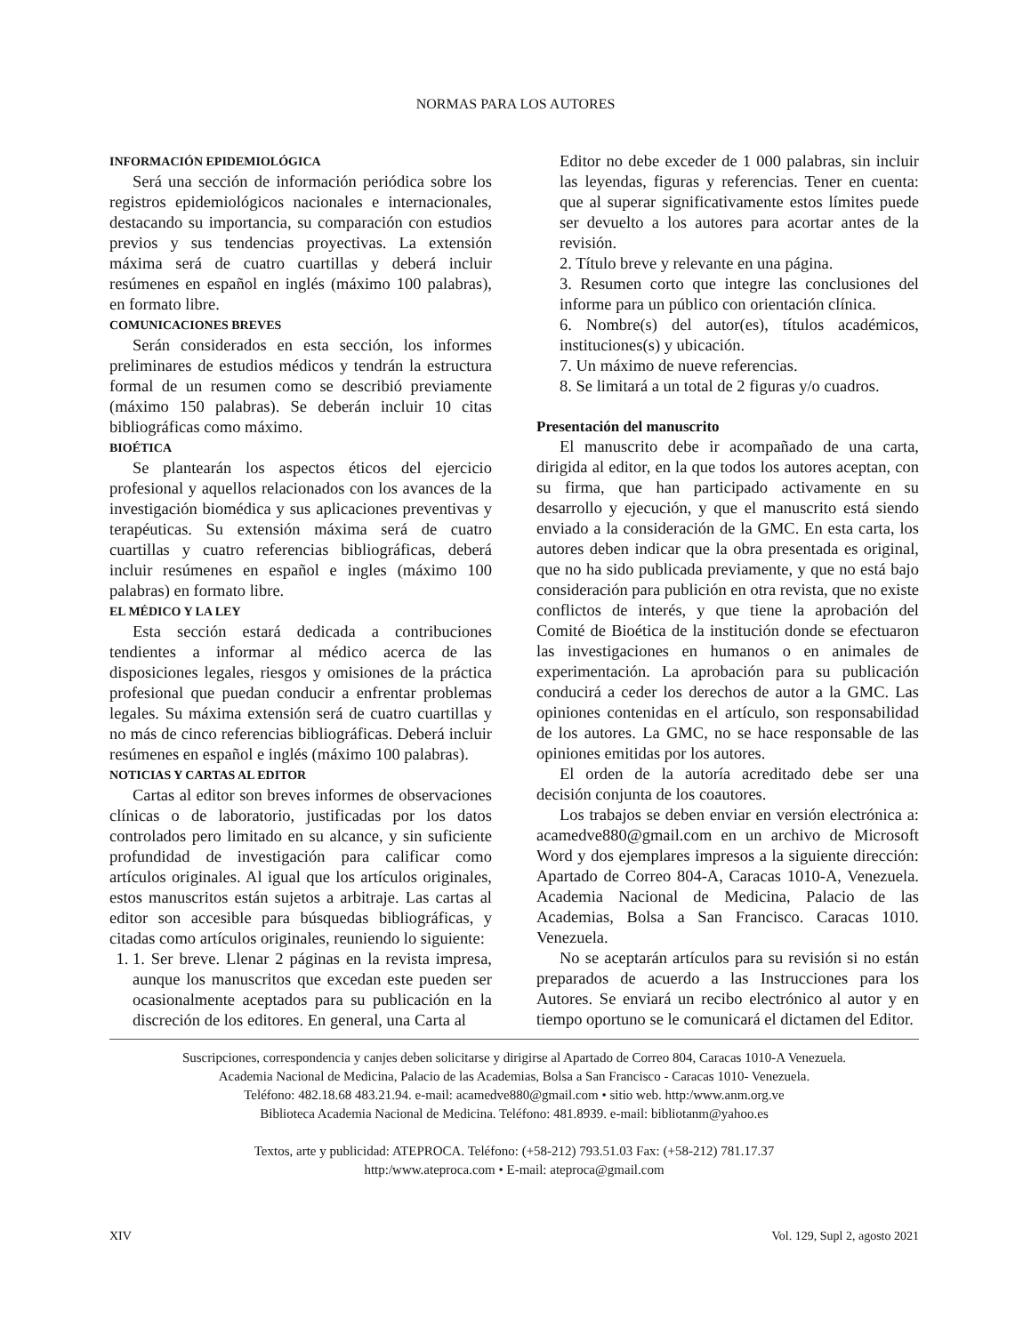NORMAS PARA LOS AUTORES
INFORMACIÓN EPIDEMIOLÓGICA
Será una sección de información periódica sobre los registros epidemiológicos nacionales e internacionales, destacando su importancia, su comparación con estudios previos y sus tendencias proyectivas. La extensión máxima será de cuatro cuartillas y deberá incluir resúmenes en español en inglés (máximo 100 palabras), en formato libre.
COMUNICACIONES BREVES
Serán considerados en esta sección, los informes preliminares de estudios médicos y tendrán la estructura formal de un resumen como se describió previamente (máximo 150 palabras). Se deberán incluir 10 citas bibliográficas como máximo.
BIOÉTICA
Se plantearán los aspectos éticos del ejercicio profesional y aquellos relacionados con los avances de la investigación biomédica y sus aplicaciones preventivas y terapéuticas. Su extensión máxima será de cuatro cuartillas y cuatro referencias bibliográficas, deberá incluir resúmenes en español e ingles (máximo 100 palabras) en formato libre.
EL MÉDICO Y LA LEY
Esta sección estará dedicada a contribuciones tendientes a informar al médico acerca de las disposiciones legales, riesgos y omisiones de la práctica profesional que puedan conducir a enfrentar problemas legales. Su máxima extensión será de cuatro cuartillas y no más de cinco referencias bibliográficas. Deberá incluir resúmenes en español e inglés (máximo 100 palabras).
NOTICIAS Y CARTAS AL EDITOR
Cartas al editor son breves informes de observaciones clínicas o de laboratorio, justificadas por los datos controlados pero limitado en su alcance, y sin suficiente profundidad de investigación para calificar como artículos originales. Al igual que los artículos originales, estos manuscritos están sujetos a arbitraje. Las cartas al editor son accesible para búsquedas bibliográficas, y citadas como artículos originales, reuniendo lo siguiente:
1. 1. Ser breve. Llenar 2 páginas en la revista impresa, aunque los manuscritos que excedan este pueden ser ocasionalmente aceptados para su publicación en la discreción de los editores. En general, una Carta al
Editor no debe exceder de 1 000 palabras, sin incluir las leyendas, figuras y referencias. Tener en cuenta: que al superar significativamente estos límites puede ser devuelto a los autores para acortar antes de la revisión.
2. Título breve y relevante en una página.
3. Resumen corto que integre las conclusiones del informe para un público con orientación clínica.
6. Nombre(s) del autor(es), títulos académicos, instituciones(s) y ubicación.
7. Un máximo de nueve referencias.
8. Se limitará a un total de 2 figuras y/o cuadros.
Presentación del manuscrito
El manuscrito debe ir acompañado de una carta, dirigida al editor, en la que todos los autores aceptan, con su firma, que han participado activamente en su desarrollo y ejecución, y que el manuscrito está siendo enviado a la consideración de la GMC. En esta carta, los autores deben indicar que la obra presentada es original, que no ha sido publicada previamente, y que no está bajo consideración para publición en otra revista, que no existe conflictos de interés, y que tiene la aprobación del Comité de Bioética de la institución donde se efectuaron las investigaciones en humanos o en animales de experimentación. La aprobación para su publicación conducirá a ceder los derechos de autor a la GMC. Las opiniones contenidas en el artículo, son responsabilidad de los autores. La GMC, no se hace responsable de las opiniones emitidas por los autores.
El orden de la autoría acreditado debe ser una decisión conjunta de los coautores.
Los trabajos se deben enviar en versión electrónica a: acamedve880@gmail.com en un archivo de Microsoft Word y dos ejemplares impresos a la siguiente dirección: Apartado de Correo 804-A, Caracas 1010-A, Venezuela. Academia Nacional de Medicina, Palacio de las Academias, Bolsa a San Francisco. Caracas 1010. Venezuela.
No se aceptarán artículos para su revisión si no están preparados de acuerdo a las Instrucciones para los Autores. Se enviará un recibo electrónico al autor y en tiempo oportuno se le comunicará el dictamen del Editor.
Suscripciones, correspondencia y canjes deben solicitarse y dirigirse al Apartado de Correo 804, Caracas 1010-A Venezuela.
Academia Nacional de Medicina, Palacio de las Academias, Bolsa a San Francisco - Caracas 1010- Venezuela.
Teléfono: 482.18.68 483.21.94. e-mail: acamedve880@gmail.com • sitio web. http:/www.anm.org.ve
Biblioteca Academia Nacional de Medicina. Teléfono: 481.8939. e-mail: bibliotanm@yahoo.es
Textos, arte y publicidad: ATEPROCA. Teléfono: (+58-212) 793.51.03 Fax: (+58-212) 781.17.37
http:/www.ateproca.com • E-mail: ateproca@gmail.com
XIV Vol. 129, Supl 2, agosto 2021